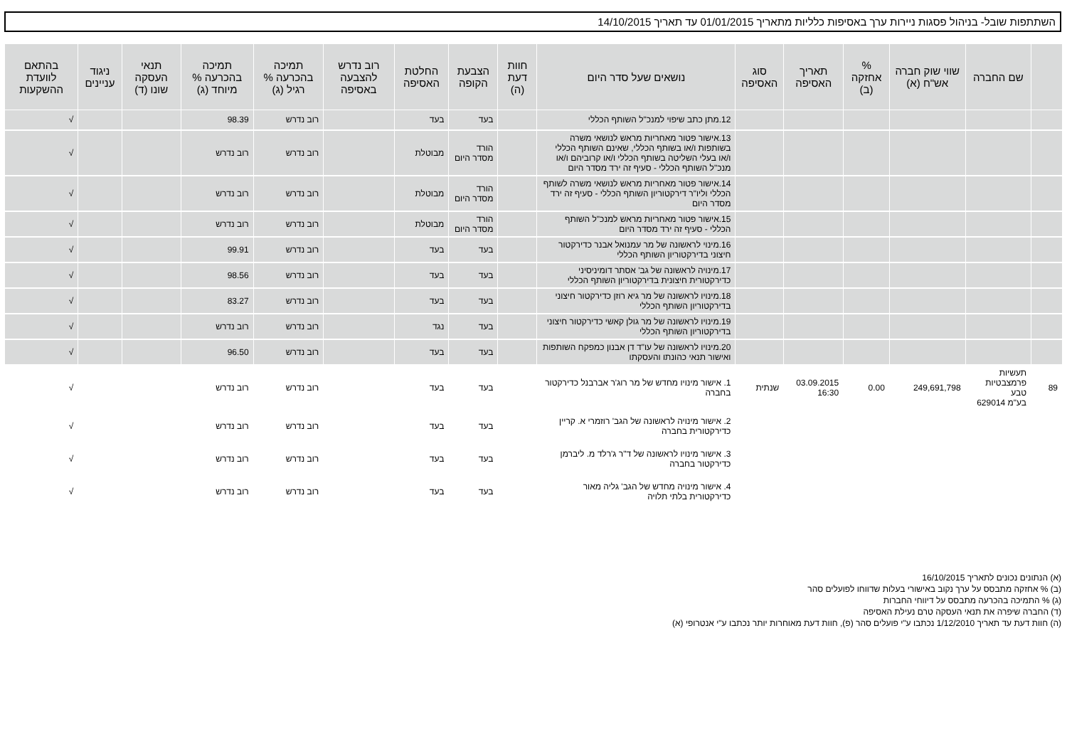השתתפות שובל- בניהול פסגות ניירות ערך באסיפות כלליות מתאריך 01/01/2015 עד תאריך 14/10/2015
| | שם החברה | שווי שוק חברה אש"ח (א) | % אחזקה (ב) | תאריך האסיפה | סוג האסיפה | נושאים שעל סדר היום | חוות דעת (ה) | הצבעת הקופה | החלטת האסיפה | רוב נדרש להצבעה באסיפה | תמיכה בהכרעה % רגיל (ג) | תמיכה בהכרעה % מיוחד (ג) | תנאי העסקה שונו (ד) | ניגוד עניינים | בהתאם לוועדת ההשקעות |
| --- | --- | --- | --- | --- | --- | --- | --- | --- | --- | --- | --- | --- | --- | --- | --- |
| | | | | | | 12.מתן כתב שיפוי למנכ"ל השותף הכללי | | בעד | בעד | | רוב נדרש | 98.39 | | | √ |
| | | | | | | 13.אישור פטור מאחריות מראש לנושאי משרה בשותפות ו/או בשותף הכללי, שאינם השותף הכללי ו/או בעלי השליטה בשותף הכללי ו/או קרוביהם ו/או מנכ"ל השותף הכללי - סעיף זה ירד מסדר היום | | הורד מסדר היום | מבוטלת | | רוב נדרש | רוב נדרש | | | √ |
| | | | | | | 14.אישור פטור מאחריות מראש לנושאי משרה לשותף הכללי וליו"ר דירקטוריון השותף הכללי - סעיף זה ירד מסדר היום | | הורד מסדר היום | מבוטלת | | רוב נדרש | רוב נדרש | | | √ |
| | | | | | | 15.אישור פטור מאחריות מראש למנכ"ל השותף הכללי - סעיף זה ירד מסדר היום | | הורד מסדר היום | מבוטלת | | רוב נדרש | רוב נדרש | | | √ |
| | | | | | | 16.מינוי לראשונה של מר עמנואל אבנר כדירקטור חיצוני בדירקטוריון השותף הכללי | | בעד | בעד | | רוב נדרש | 99.91 | | | √ |
| | | | | | | 17.מינויה לראשונה של גב' אסתר דומיניסיני כדירקטורית חיצונית בדירקטוריון השותף הכללי | | בעד | בעד | | רוב נדרש | 98.56 | | | √ |
| | | | | | | 18.מינויו לראשונה של מר גיא רוזן כדירקטור חיצוני בדירקטוריון השותף הכללי | | בעד | בעד | | רוב נדרש | 83.27 | | | √ |
| | | | | | | 19.מינויו לראשונה של מר גולן קאשי כדירקטור חיצוני בדירקטוריון השותף הכללי | | בעד | נגד | | רוב נדרש | רוב נדרש | | | √ |
| | | | | | | 20.מינויו לראשונה של עו"ד דן אבנון כמפקח השותפות ואישור תנאי כהונתו והעסקתו | | בעד | בעד | | רוב נדרש | 96.50 | | | √ |
| 89 | תעשיות פרמצבטיות טבע בע"מ 629014 | 249,691,798 | 0.00 | 03.09.2015 16:30 | שנתית | 1. אישור מינויו מחדש של מר רוג'ר אברבנל כדירקטור בחברה | | בעד | בעד | | רוב נדרש | רוב נדרש | | | √ |
| | | | | | | 2. אישור מינויה לראשונה של הגב' רוזמרי א. קריין כדירקטורית בחברה | | בעד | בעד | | רוב נדרש | רוב נדרש | | | √ |
| | | | | | | 3. אישור מינויו לראשונה של ד"ר ג'רלד מ. ליברמן כדירקטור בחברה | | בעד | בעד | | רוב נדרש | רוב נדרש | | | √ |
| | | | | | | 4. אישור מינויה מחדש של הגב' גליה מאור כדירקטורית בלתי תלויה | | בעד | בעד | | רוב נדרש | רוב נדרש | | | √ |
(א) הנתונים נכונים לתאריך 16/10/2015
(ב) % אחזקה מתבסס על ערך נקוב באישורי בעלות שדווחו לפועלים סהר
(ג) % התמיכה בהכרעה מתבסס על דיווחי החברות
(ד) החברה שיפרה את תנאי העסקה טרם נעילת האסיפה
(ה) חוות דעת עד תאריך 1/12/2010 נכתבו ע"י פועלים סהר (פ), חוות דעת מאוחרות יותר נכתבו ע"י אנטרופי (א)